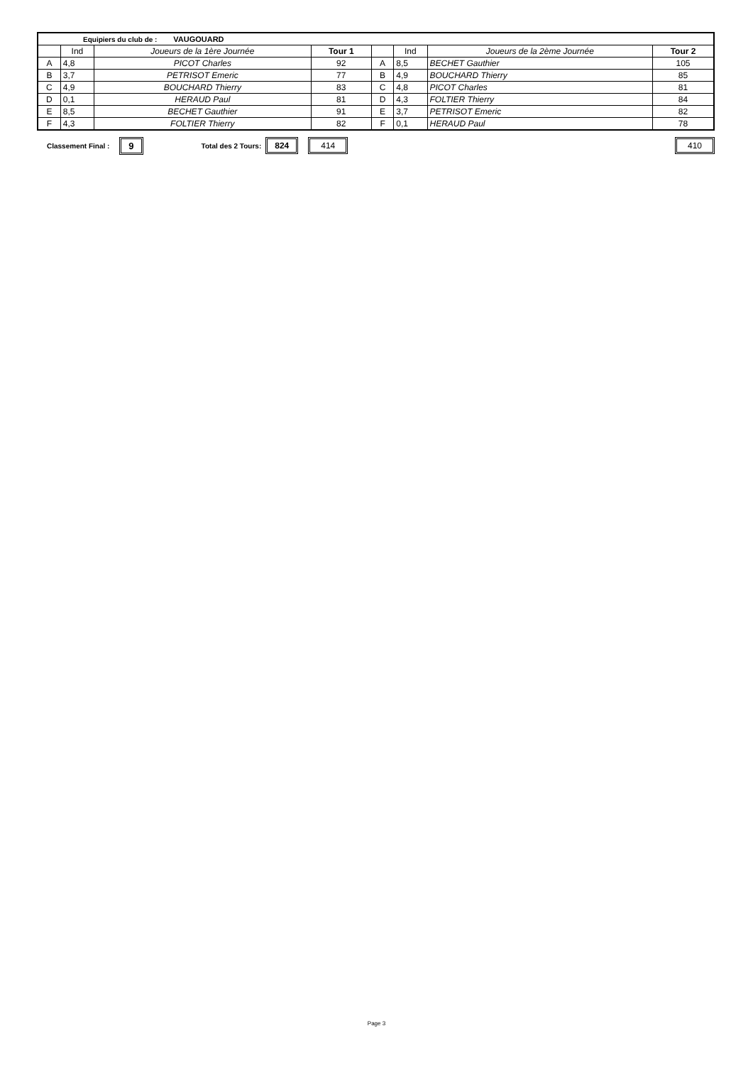| Equipiers du club de : VAUGOUARD | | | | | | | |
| | Ind | Joueurs de la 1ère Journée | Tour 1 | | Ind | Joueurs de la 2ème Journée | Tour 2 |
| A | 4,8 | PICOT Charles | 92 | A | 8,5 | BECHET Gauthier | 105 |
| B | 3,7 | PETRISOT Emeric | 77 | B | 4,9 | BOUCHARD Thierry | 85 |
| C | 4,9 | BOUCHARD Thierry | 83 | C | 4,8 | PICOT Charles | 81 |
| D | 0,1 | HERAUD Paul | 81 | D | 4,3 | FOLTIER Thierry | 84 |
| E | 8,5 | BECHET Gauthier | 91 | E | 3,7 | PETRISOT Emeric | 82 |
| F | 4,3 | FOLTIER Thierry | 82 | F | 0,1 | HERAUD Paul | 78 |
Classement Final : 9 Total des 2 Tours: 824 414 410
Page 3